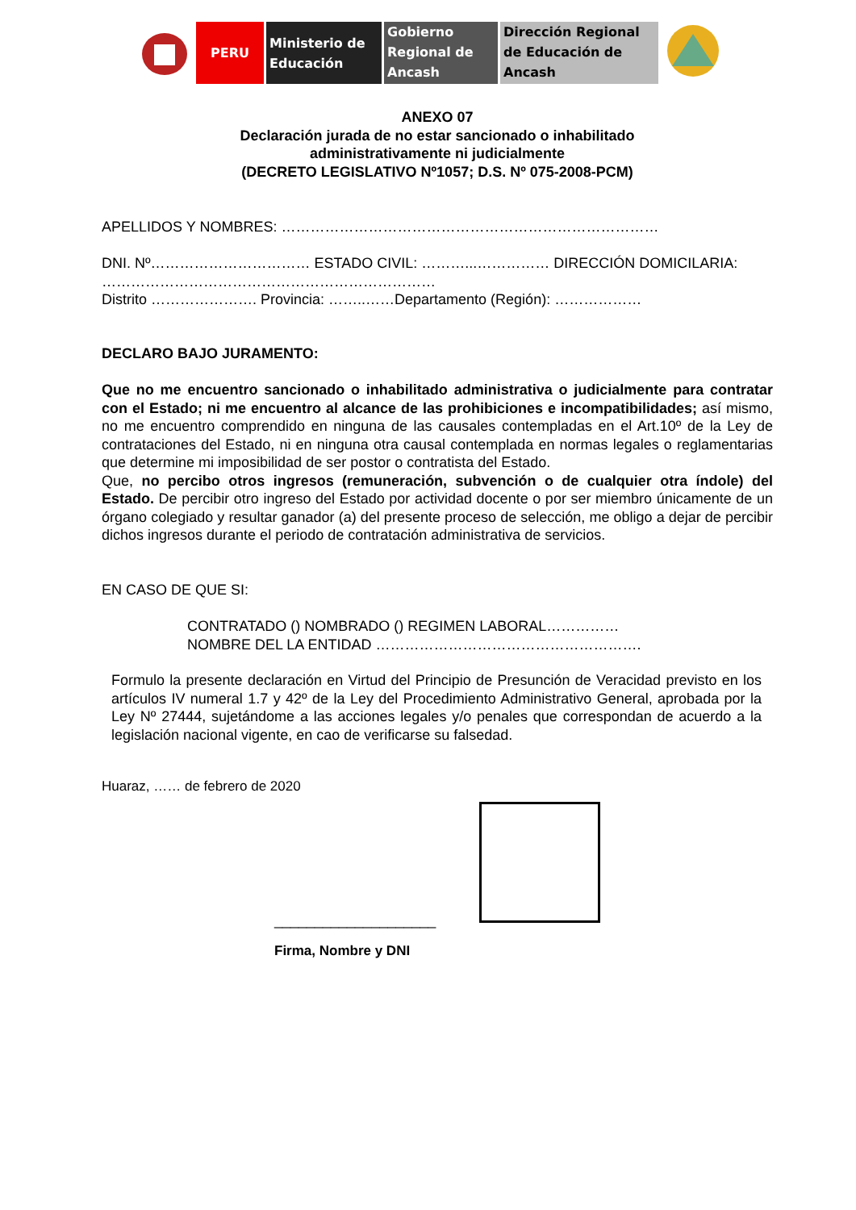PERU Ministerio de
Educación
Gobierno
Regional de
Ancash
Dirección Regional
de Educación de
Ancash
ANEXO 07
Declaración jurada de no estar sancionado o inhabilitado
administrativamente ni judicialmente
(DECRETO LEGISLATIVO Nº1057; D.S. Nº 075-2008-PCM)
APELLIDOS Y NOMBRES: ……………………………………………………………………
DNI. Nº…………………………… ESTADO CIVIL: ………...…………… DIRECCIÓN DOMICILARIA: ……………………………………………………………
Distrito …………………. Provincia: ……..……Departamento (Región): ………………
DECLARO BAJO JURAMENTO:
Que no me encuentro sancionado o inhabilitado administrativa o judicialmente para contratar con el Estado; ni me encuentro al alcance de las prohibiciones e incompatibilidades; así mismo, no me encuentro comprendido en ninguna de las causales contempladas en el Art.10º de la Ley de contrataciones del Estado, ni en ninguna otra causal contemplada en normas legales o reglamentarias que determine mi imposibilidad de ser postor o contratista del Estado.
Que, no percibo otros ingresos (remuneración, subvención o de cualquier otra índole) del Estado. De percibir otro ingreso del Estado por actividad docente o por ser miembro únicamente de un órgano colegiado y resultar ganador (a) del presente proceso de selección, me obligo a dejar de percibir dichos ingresos durante el periodo de contratación administrativa de servicios.
EN CASO DE QUE SI:
CONTRATADO () NOMBRADO () REGIMEN LABORAL……………
NOMBRE DEL LA ENTIDAD ……………………………………………….
Formulo la presente declaración en Virtud del Principio de Presunción de Veracidad previsto en los artículos IV numeral 1.7 y 42º de la Ley del Procedimiento Administrativo General, aprobada por la Ley Nº 27444, sujetándome a las acciones legales y/o penales que correspondan de acuerdo a la legislación nacional vigente, en cao de verificarse su falsedad.
Huaraz, …… de febrero de 2020
____________________
Firma, Nombre y DNI